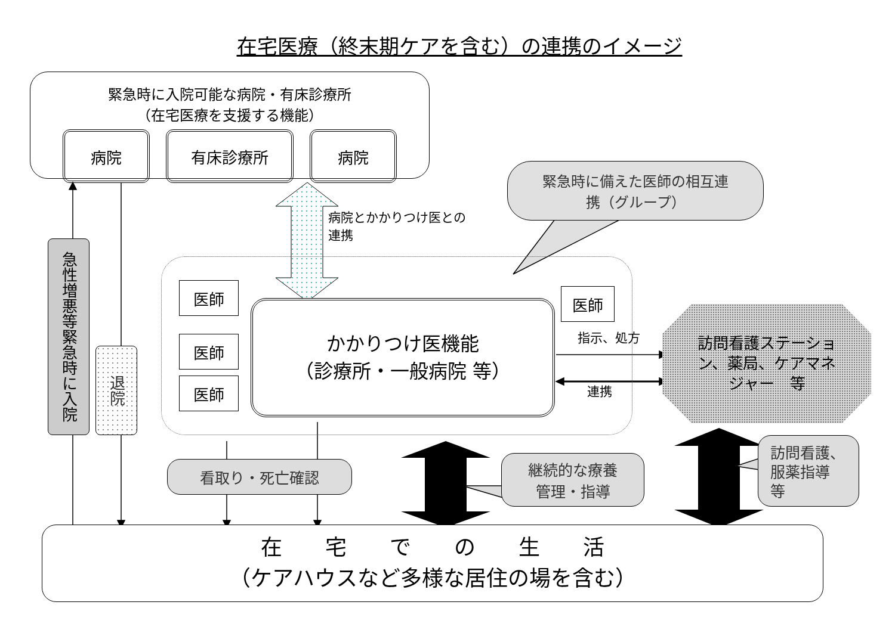在宅医療（終末期ケアを含む）の連携のイメージ
緊急時に入院可能な病院・有床診療所
（在宅医療を支援する機能）
病院 有床診療所 病院
緊急時に備えた医師の相互連
携（グループ）
病院とかかりつけ医との連携
医師
医師
医師
かかりつけ医機能
（診療所・一般病院 等）
医師
指示、処方
訪問看護ステーショ
ン、薬局、ケアマネ
ジャー　等
連携
急性増悪等緊急時に入院
退院
看取り・死亡確認
継続的な療養
管理・指導
訪問看護、
服薬指導
等
在　　宅　　で　　の　　生　　活
（ケアハウスなど多様な居住の場を含む）